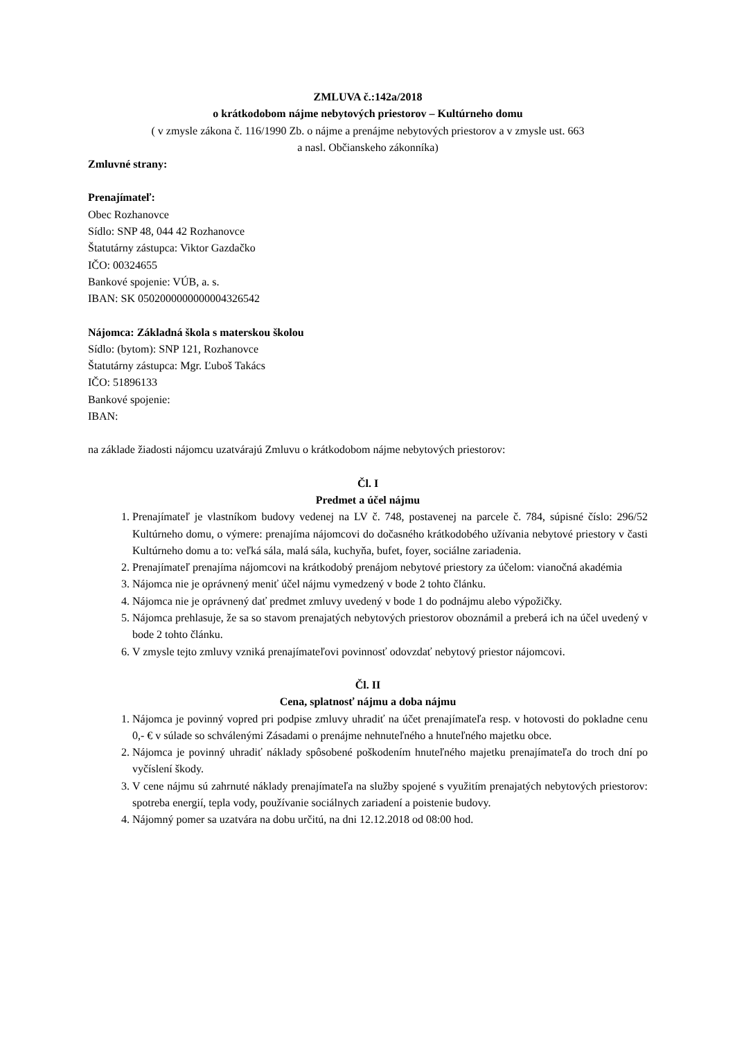ZMLUVA č.:142a/2018
o krátkodobom nájme nebytových priestorov – Kultúrneho domu
( v zmysle zákona č. 116/1990 Zb. o nájme a prenájme nebytových priestorov a v zmysle ust. 663
a nasl. Občianskeho zákonníka)
Zmluvné strany:
Prenajímateľ:
Obec Rozhanovce
Sídlo: SNP 48, 044 42 Rozhanovce
Štatutárny zástupca: Viktor Gazdačko
IČO: 00324655
Bankové spojenie: VÚB, a. s.
IBAN: SK 0502000000000004326542
Nájomca: Základná škola s materskou školou
Sídlo: (bytom): SNP 121, Rozhanovce
Štatutárny zástupca: Mgr. Ľuboš Takács
IČO: 51896133
Bankové spojenie:
IBAN:
na základe žiadosti nájomcu uzatvárajú Zmluvu o krátkodobom nájme nebytových priestorov:
Čl. I
Predmet a účel nájmu
1. Prenajímateľ je vlastníkom budovy vedenej na LV č. 748, postavenej na parcele č. 784, súpisné číslo: 296/52 Kultúrneho domu, o výmere: prenajíma nájomcovi do dočasného krátkodobého užívania nebytové priestory v časti Kultúrneho domu a to: veľká sála, malá sála, kuchyňa, bufet, foyer, sociálne zariadenia.
2. Prenajímateľ prenajíma nájomcovi na krátkodobý prenájom nebytové priestory za účelom: vianočná akadémia
3. Nájomca nie je oprávnený meniť účel nájmu vymedzený v bode 2 tohto článku.
4. Nájomca nie je oprávnený dať predmet zmluvy uvedený v bode 1 do podnájmu alebo výpožičky.
5. Nájomca prehlasuje, že sa so stavom prenajatých nebytových priestorov oboznámil a preberá ich na účel uvedený v bode 2 tohto článku.
6. V zmysle tejto zmluvy vzniká prenajímateľovi povinnosť odovzdať nebytový priestor nájomcovi.
Čl. II
Cena, splatnosť nájmu a doba nájmu
1. Nájomca je povinný vopred pri podpise zmluvy uhradiť na účet prenajímateľa resp. v hotovosti do pokladne cenu 0,- € v súlade so schválenými Zásadami o prenájme nehnuteľného a hnuteľného majetku obce.
2. Nájomca je povinný uhradiť náklady spôsobené poškodením hnuteľného majetku prenajímateľa do troch dní po vyčíslení škody.
3. V cene nájmu sú zahrnuté náklady prenajímateľa na služby spojené s využitím prenajatých nebytových priestorov: spotreba energií, tepla vody, používanie sociálnych zariadení a poistenie budovy.
4. Nájomný pomer sa uzatvára na dobu určitú, na dni 12.12.2018 od 08:00 hod.